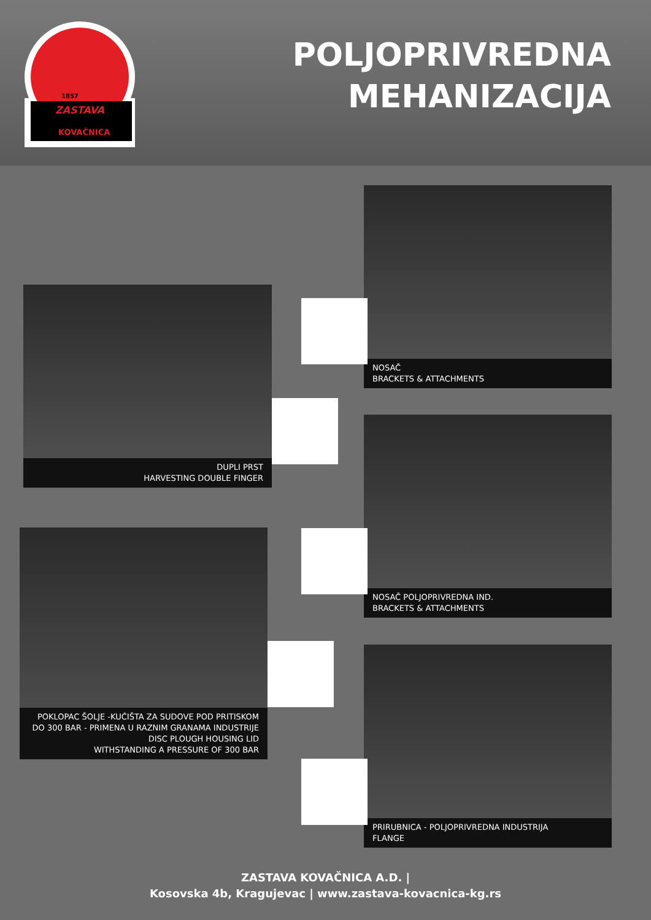1857
ZASTAVA
KOVAČNICA
POLJOPRIVREDNA
MEHANIZACIJA
NOSAČ
BRACKETS & ATTACHMENTS
DUPLI PRST
HARVESTING DOUBLE FINGER
NOSAČ POLJOPRIVREDNA IND.
BRACKETS & ATTACHMENTS
POKLOPAC ŠOLJE -KUĆIŠTA ZA SUDOVE POD PRITISKOM
DO 300 BAR - PRIMENA U RAZNIM GRANAMA INDUSTRIJE
DISC PLOUGH HOUSING LID
WITHSTANDING A PRESSURE OF 300 BAR
PRIRUBNICA - POLJOPRIVREDNA INDUSTRIJA
FLANGE
ZASTAVA KOVAČNICA A.D. |
Kosovska 4b, Kragujevac | www.zastava-kovacnica-kg.rs